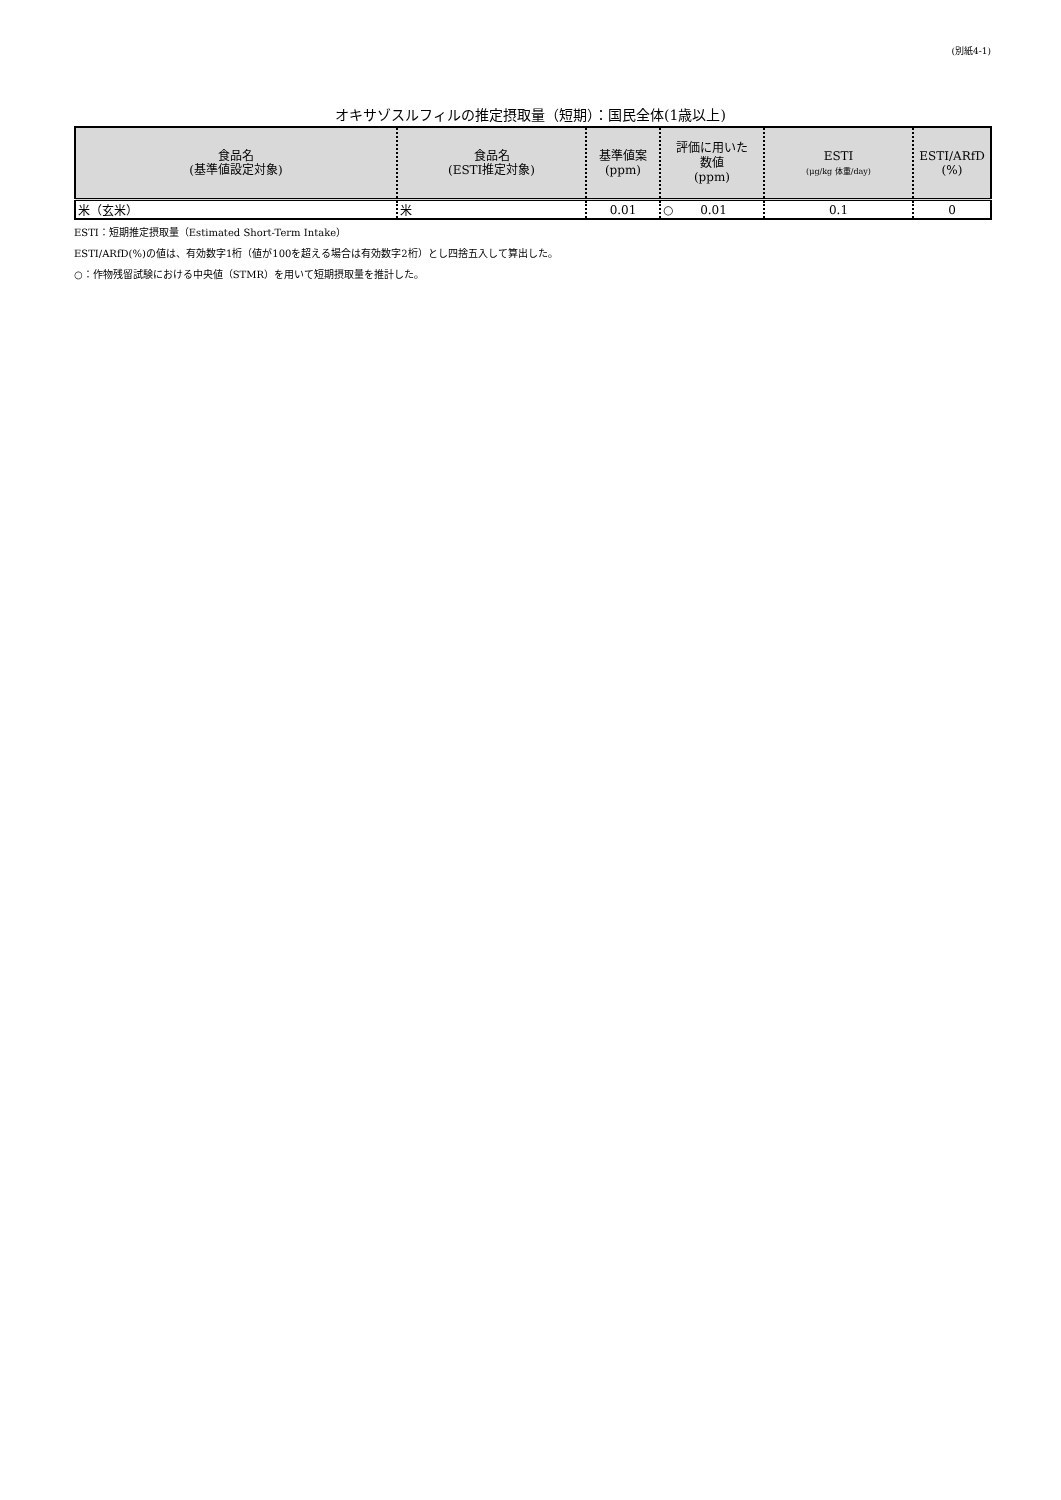(別紙4-1)
オキサゾスルフィルの推定摂取量（短期）：国民全体(1歳以上)
| 食品名 (基準値設定対象) | 食品名 (ESTI推定対象) | 基準値案 (ppm) | 評価に用いた 数値 (ppm) | ESTI (μg/kg 体重/day) | ESTI/ARfD (%) |
| --- | --- | --- | --- | --- | --- |
| 米（玄米） | 米 | 0.01 | ○ 0.01 | 0.1 | 0 |
ESTI：短期推定摂取量（Estimated Short-Term Intake）
ESTI/ARfD(%)の値は、有効数字1桁（値が100を超える場合は有効数字2桁）とし四捨五入して算出した。
○：作物残留試験における中央値（STMR）を用いて短期摂取量を推計した。